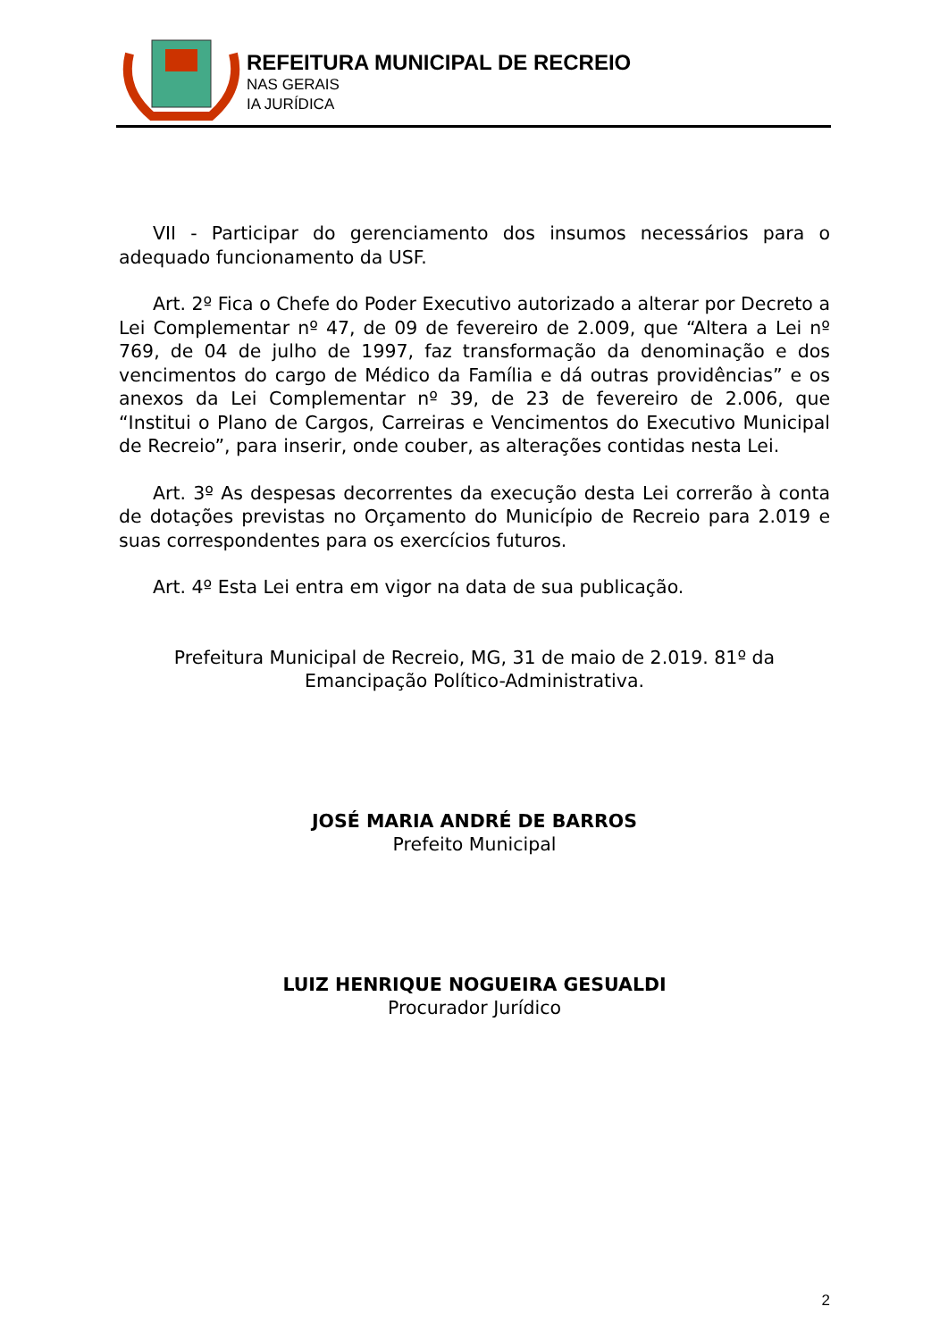REFEITURA MUNICIPAL DE RECREIO
NAS GERAIS
IA JURÍDICA
VII - Participar do gerenciamento dos insumos necessários para o adequado funcionamento da USF.
Art. 2º Fica o Chefe do Poder Executivo autorizado a alterar por Decreto a Lei Complementar nº 47, de 09 de fevereiro de 2.009, que “Altera a Lei nº 769, de 04 de julho de 1997, faz transformação da denominação e dos vencimentos do cargo de Médico da Família e dá outras providências” e os anexos da Lei Complementar nº 39, de 23 de fevereiro de 2.006, que “Institui o Plano de Cargos, Carreiras e Vencimentos do Executivo Municipal de Recreio”, para inserir, onde couber, as alterações contidas nesta Lei.
Art. 3º As despesas decorrentes da execução desta Lei correrão à conta de dotações previstas no Orçamento do Município de Recreio para 2.019 e suas correspondentes para os exercícios futuros.
Art. 4º Esta Lei entra em vigor na data de sua publicação.
Prefeitura Municipal de Recreio, MG, 31 de maio de 2.019. 81º da
Emancipação Político-Administrativa.
JOSÉ MARIA ANDRÉ DE BARROS
Prefeito Municipal
LUIZ HENRIQUE NOGUEIRA GESUALDI
Procurador Jurídico
2